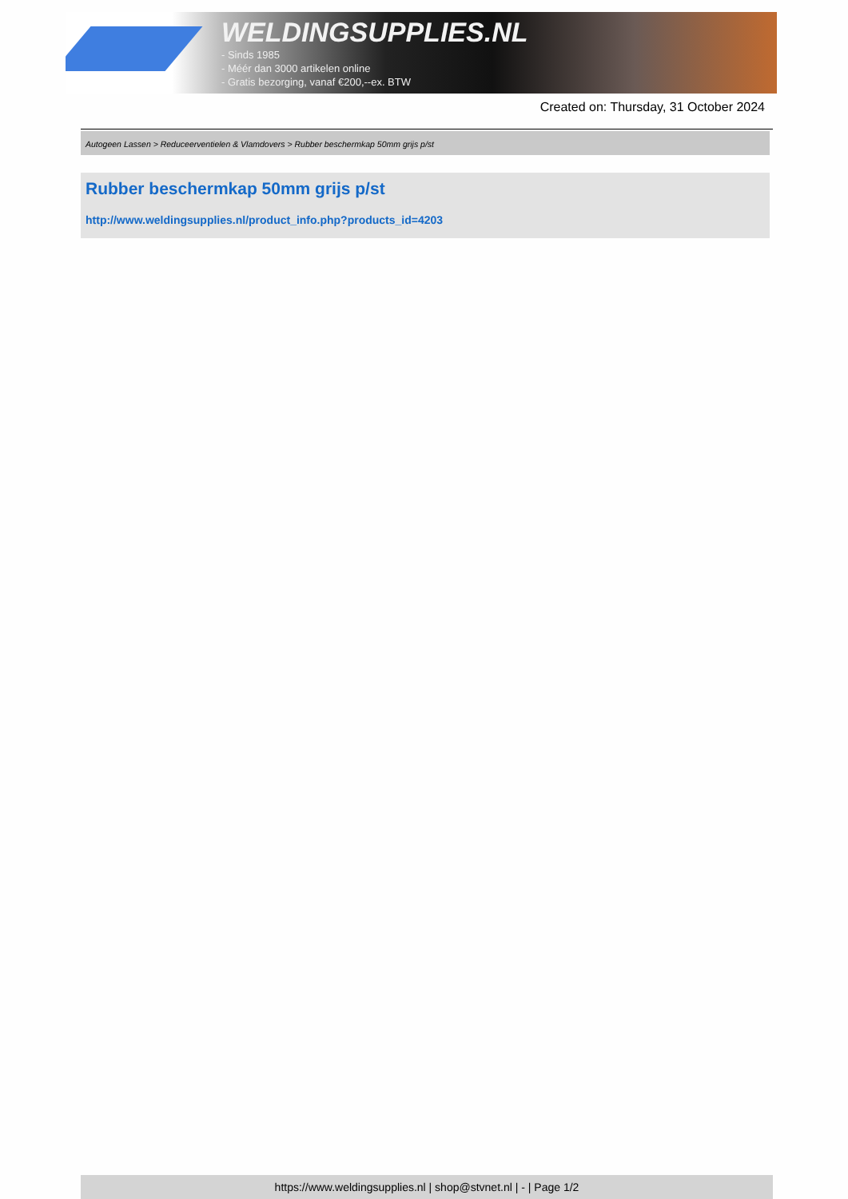WELDINGSUPPLIES.NL
- Sinds 1985
- Méér dan 3000 artikelen online
- Gratis bezorging, vanaf €200,--ex. BTW
Created on: Thursday, 31 October 2024
Autogeen Lassen > Reduceerventielen & Vlamdovers > Rubber beschermkap 50mm grijs p/st
Rubber beschermkap 50mm grijs p/st
http://www.weldingsupplies.nl/product_info.php?products_id=4203
https://www.weldingsupplies.nl | shop@stvnet.nl | - | Page 1/2